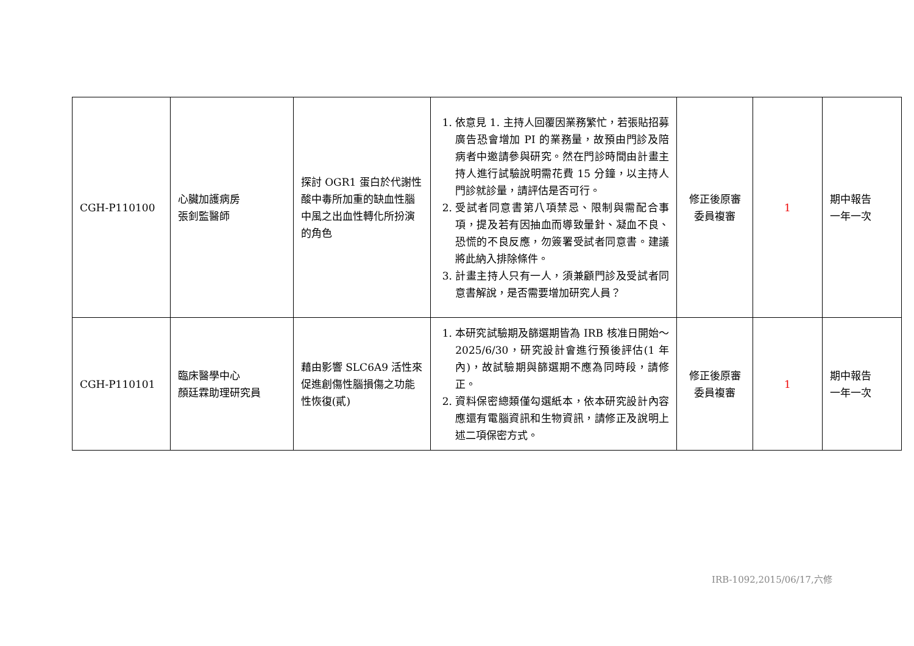| CGH-P110100 | 心臟加護病房 張釗監醫師 | 探討 OGR1 蛋白於代謝性酸中毒所加重的缺血性腦中風之出血性轉化所扮演的角色 | 1. 依意見 1. 主持人回覆因業務繁忙，若張貼招募廣告恐會增加 PI 的業務量，故預由門診及陪病者中邀請參與研究。然在門診時間由計畫主持人進行試驗說明需花費 15 分鐘，以主持人門診就診量，請評估是否可行。 2. 受試者同意書第八項禁忌、限制與需配合事項，提及若有因抽血而導致暈針、凝血不良、恐慌的不良反應，勿簽署受試者同意書。建議將此納入排除條件。 3. 計畫主持人只有一人，須兼顧門診及受試者同意書解說，是否需要增加研究人員？ | 修正後原審委員複審 | 1 | 期中報告 一年一次 |
| CGH-P110101 | 臨床醫學中心 顏廷霖助理研究員 | 藉由影響 SLC6A9 活性來促進創傷性腦損傷之功能性恢復(貳) | 1. 本研究試驗期及篩選期皆為 IRB 核准日開始～2025/6/30，研究設計會進行預後評估(1 年內)，故試驗期與篩選期不應為同時段，請修正。 2. 資料保密總類僅勾選紙本，依本研究設計內容應還有電腦資訊和生物資訊，請修正及說明上述二項保密方式。 | 修正後原審委員複審 | 1 | 期中報告 一年一次 |
IRB-1092,2015/06/17,六修